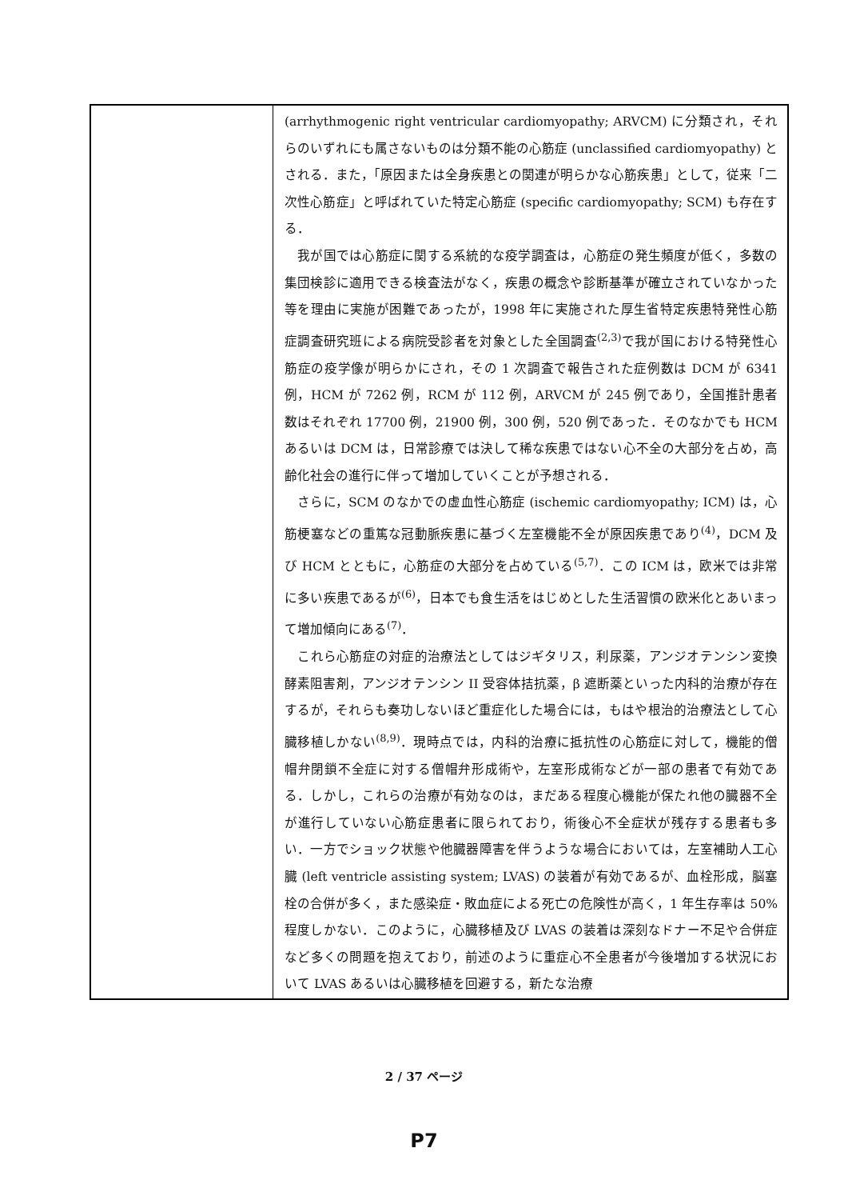| | (arrhythmogenic right ventricular cardiomyopathy; ARVCM) に分類され，それらのいずれにも属さないものは分類不能の心筋症 (unclassified cardiomyopathy) とされる．また，「原因または全身疾患との関連が明らかな心筋疾患」として，従来「二次性心筋症」と呼ばれていた特定心筋症 (specific cardiomyopathy; SCM) も存在する． 我が国では心筋症に関する系統的な疫学調査は，心筋症の発生頻度が低く，多数の集団検診に適用できる検査法がなく，疾患の概念や診断基準が確立されていなかった等を理由に実施が困難であったが，1998 年に実施された厚生省特定疾患特発性心筋症調査研究班による病院受診者を対象とした全国調査<sup>(2,3)</sup>で我が国における特発性心筋症の疫学像が明らかにされ，その 1 次調査で報告された症例数は DCM が 6341 例，HCM が 7262 例，RCM が 112 例，ARVCM が 245 例であり，全国推計患者数はそれぞれ 17700 例，21900 例，300 例，520 例であった．そのなかでも HCM あるいは DCM は，日常診療では決して稀な疾患ではない心不全の大部分を占め，高齢化社会の進行に伴って増加していくことが予想される． さらに，SCM のなかでの虚血性心筋症 (ischemic cardiomyopathy; ICM) は，心筋梗塞などの重篤な冠動脈疾患に基づく左室機能不全が原因疾患であり<sup>(4)</sup>，DCM 及び HCM とともに，心筋症の大部分を占めている<sup>(5,7)</sup>．この ICM は，欧米では非常に多い疾患であるが<sup>(6)</sup>，日本でも食生活をはじめとした生活習慣の欧米化とあいまって増加傾向にある<sup>(7)</sup>． これら心筋症の対症的治療法としてはジギタリス，利尿薬，アンジオテンシン変換酵素阻害剤，アンジオテンシン II 受容体拮抗薬，β 遮断薬といった内科的治療が存在するが，それらも奏功しないほど重症化した場合には，もはや根治的治療法として心臓移植しかない<sup>(8,9)</sup>．現時点では，内科的治療に抵抗性の心筋症に対して，機能的僧帽弁閉鎖不全症に対する僧帽弁形成術や，左室形成術などが一部の患者で有効である．しかし，これらの治療が有効なのは，まだある程度心機能が保たれ他の臓器不全が進行していない心筋症患者に限られており，術後心不全症状が残存する患者も多い．一方でショック状態や他臓器障害を伴うような場合においては，左室補助人工心臓 (left ventricle assisting system; LVAS) の装着が有効であるが、血栓形成，脳塞栓の合併が多く，また感染症・敗血症による死亡の危険性が高く，1 年生存率は 50%程度しかない．このように，心臓移植及び LVAS の装着は深刻なドナー不足や合併症など多くの問題を抱えており，前述のように重症心不全患者が今後増加する状況において LVAS あるいは心臓移植を回避する，新たな治療 |
2 / 37 ページ
P7